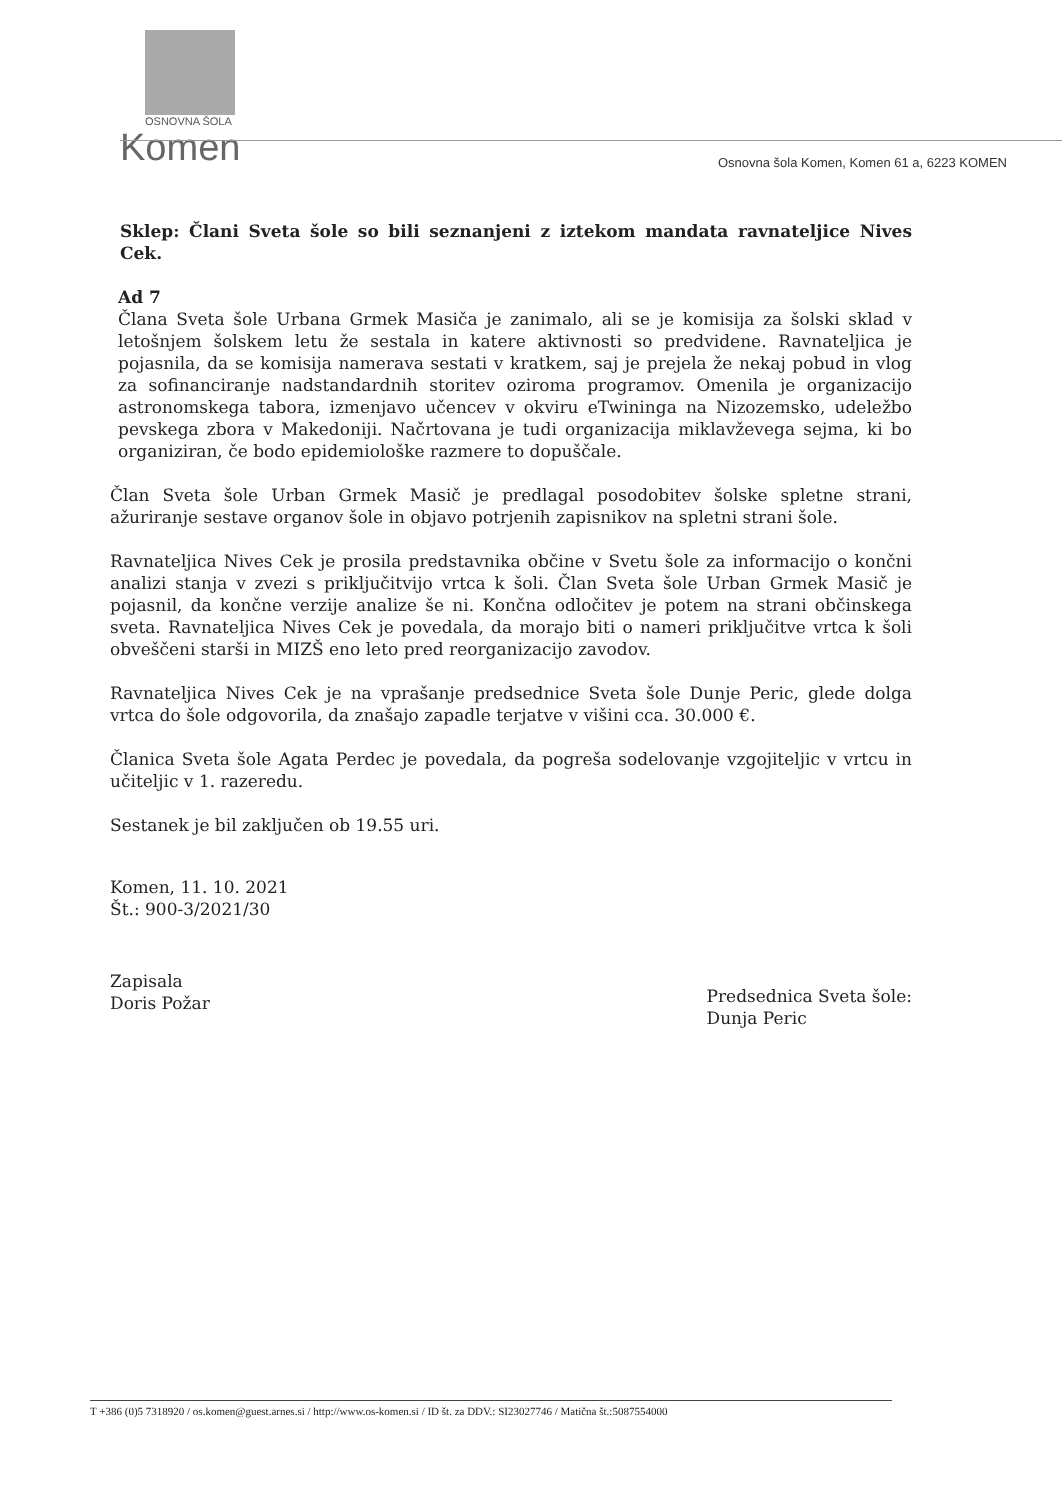OSNOVNA ŠOLA
Komen
Osnovna šola Komen, Komen 61 a, 6223 KOMEN
Sklep: Člani Sveta šole so bili seznanjeni z iztekom mandata ravnateljice Nives Cek.
Ad 7
Člana Sveta šole Urbana Grmek Masiča je zanimalo, ali se je komisija za šolski sklad v letošnjem šolskem letu že sestala in katere aktivnosti so predvidene. Ravnateljica je pojasnila, da se komisija namerava sestati v kratkem, saj je prejela že nekaj pobud in vlog za sofinanciranje nadstandardnih storitev oziroma programov. Omenila je organizacijo astronomskega tabora, izmenjavo učencev v okviru eTwininga na Nizozemsko, udeležbo pevskega zbora v Makedoniji. Načrtovana je tudi organizacija miklavževega sejma, ki bo organiziran, če bodo epidemiološke razmere to dopuščale.
Član Sveta šole Urban Grmek Masič je predlagal posodobitev šolske spletne strani, ažuriranje sestave organov šole in objavo potrjenih zapisnikov na spletni strani šole.
Ravnateljica Nives Cek je prosila predstavnika občine v Svetu šole za informacijo o končni analizi stanja v zvezi s priključitvijo vrtca k šoli. Član Sveta šole Urban Grmek Masič je pojasnil, da končne verzije analize še ni. Končna odločitev je potem na strani občinskega sveta. Ravnateljica Nives Cek je povedala, da morajo biti o nameri priključitve vrtca k šoli obveščeni starši in MIZŠ eno leto pred reorganizacijo zavodov.
Ravnateljica Nives Cek je na vprašanje predsednice Sveta šole Dunje Peric, glede dolga vrtca do šole odgovorila, da znašajo zapadle terjatve v višini cca. 30.000 €.
Članica Sveta šole Agata Perdec je povedala, da pogreša sodelovanje vzgojiteljic v vrtcu in učiteljic v 1. razeredu.
Sestanek je bil zaključen ob 19.55 uri.
Komen, 11. 10. 2021
Št.: 900-3/2021/30
Zapisala
Doris Požar
Predsednica Sveta šole:
Dunja Peric
T +386 (0)5 7318920 / os.komen@guest.arnes.si / http://www.os-komen.si / ID št. za DDV.: SI23027746 / Matična št.:5087554000